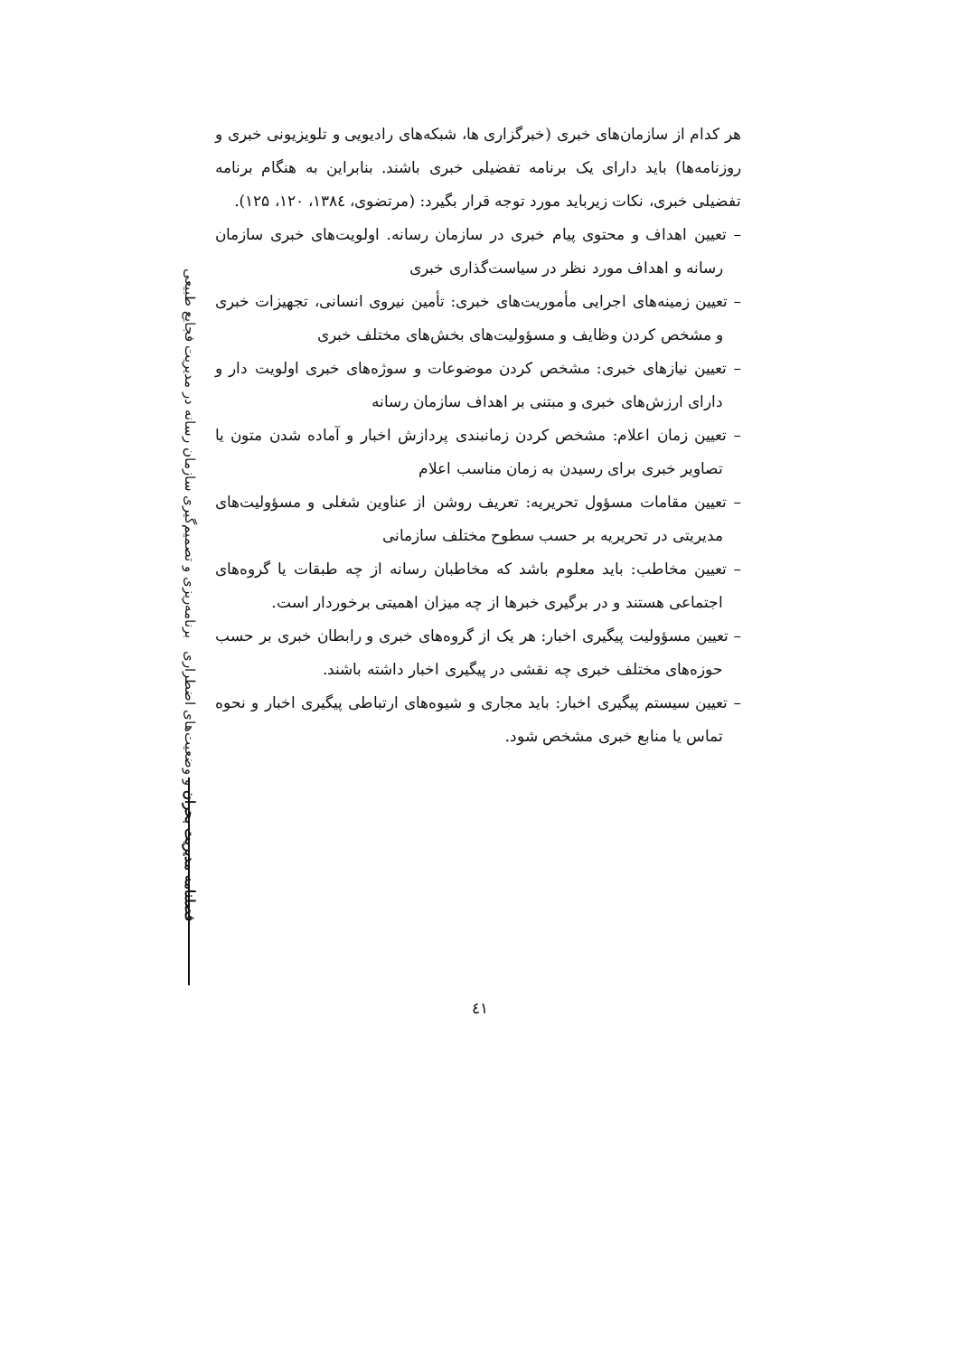فصلنامه مدیریت بحران و وضعیت‌های اضطراری برنامه‌ریزی و تصمیم‌گیری سازمان رسانه در مدیریت فجایع طبیعی
هر کدام از سازمان‌های خبری (خبرگزاری ها، شبکه‌های رادیویی و تلویزیونی خبری و روزنامه‌ها) باید دارای یک برنامه تفضیلی خبری باشند. بنابراین به هنگام برنامه تفضیلی خبری، نکات زیرباید مورد توجه قرار بگیرد: (مرتضوی، ۱۳۸٤، ۱۲۰، ۱۲۵).
– تعیین اهداف و محتوی پیام خبری در سازمان رسانه. اولویت‌های خبری سازمان رسانه و اهداف مورد نظر در سیاست‌گذاری خبری
– تعیین زمینه‌های اجرایی مأموریت‌های خبری: تأمین نیروی انسانی، تجهیزات خبری و مشخص کردن وظایف و مسؤولیت‌های بخش‌های مختلف خبری
– تعیین نیازهای خبری: مشخص کردن موضوعات و سوژه‌های خبری اولویت دار و دارای ارزش‌های خبری و مبتنی بر اهداف سازمان رسانه
– تعیین زمان اعلام: مشخص کردن زمانبندی پردازش اخبار و آماده شدن متون یا تصاویر خبری برای رسیدن به زمان مناسب اعلام
– تعیین مقامات مسؤول تحریریه: تعریف روشن از عناوین شغلی و مسؤولیت‌های مدیریتی در تحریریه بر حسب سطوح مختلف سازمانی
– تعیین مخاطب: باید معلوم باشد که مخاطبان رسانه از چه طبقات یا گروه‌های اجتماعی هستند و در برگیری خبرها از چه میزان اهمیتی برخوردار است.
– تعیین مسؤولیت پیگیری اخبار: هر یک از گروه‌های خبری و رابطان خبری بر حسب حوزه‌های مختلف خبری چه نقشی در پیگیری اخبار داشته باشند.
– تعیین سیستم پیگیری اخبار: باید مجاری و شیوه‌های ارتباطی پیگیری اخبار و نحوه تماس یا منابع خبری مشخص شود.
٤۱